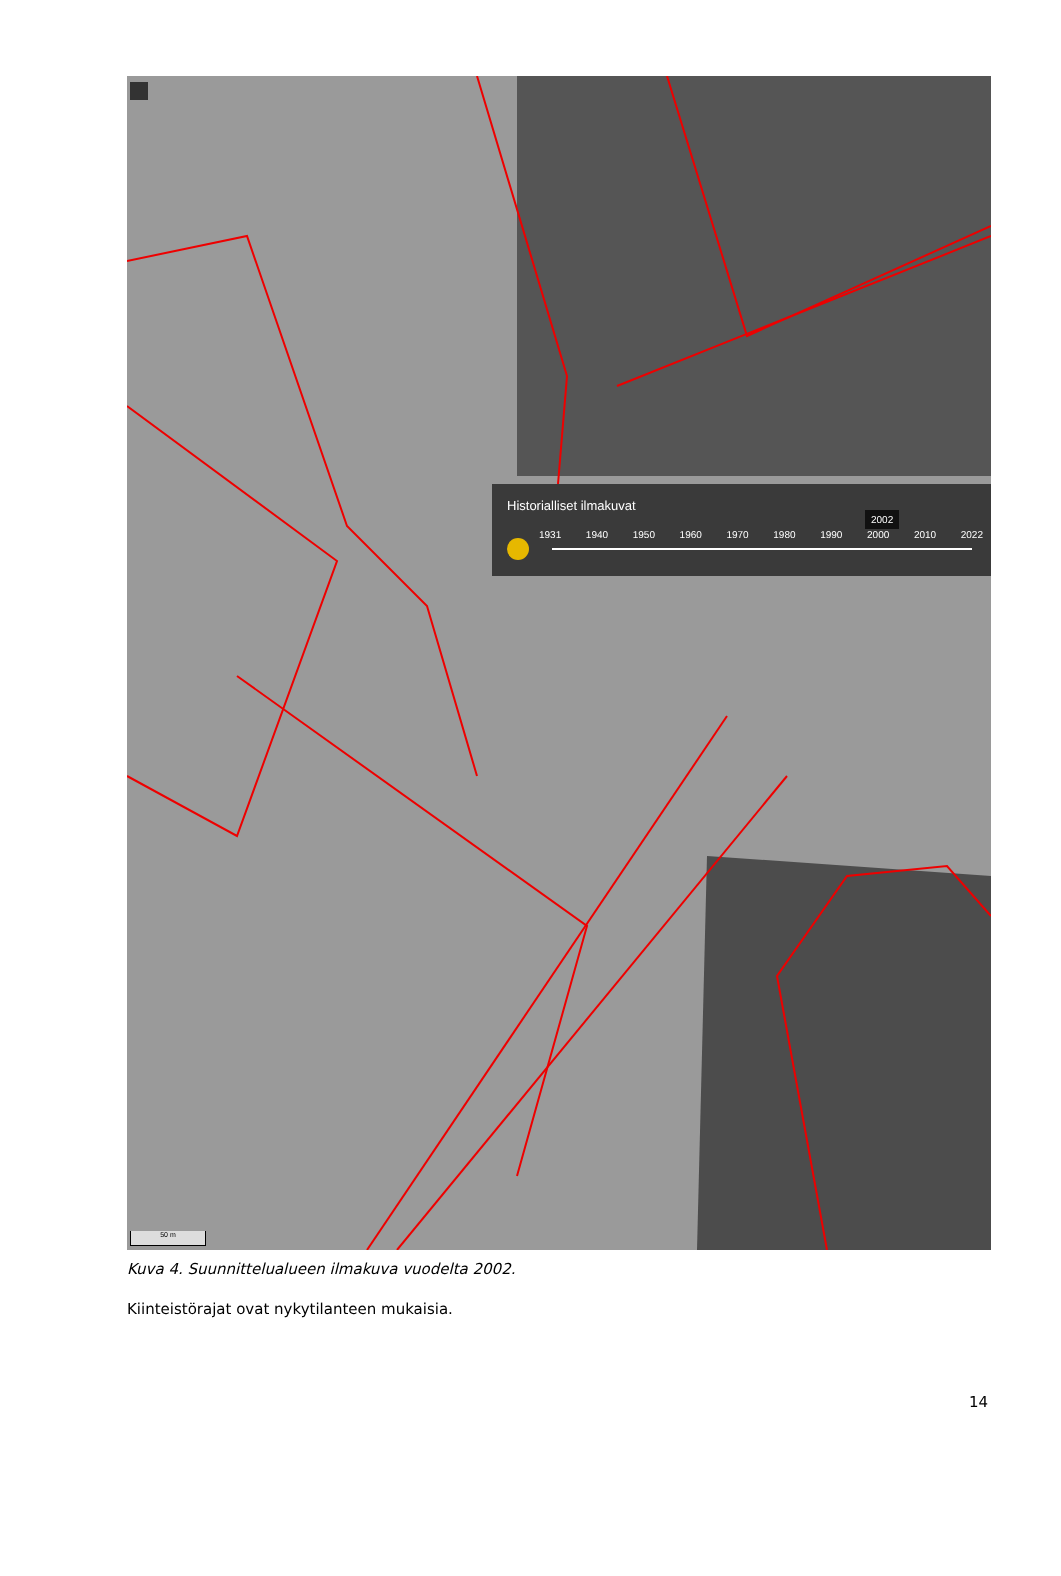Historialliset ilmakuvat
2002
1931 1940 1950 1960 1970 1980 1990 2000 2010 2022
50 m
Kuva 4. Suunnittelualueen ilmakuva vuodelta 2002.
Kiinteistörajat ovat nykytilanteen mukaisia.
14